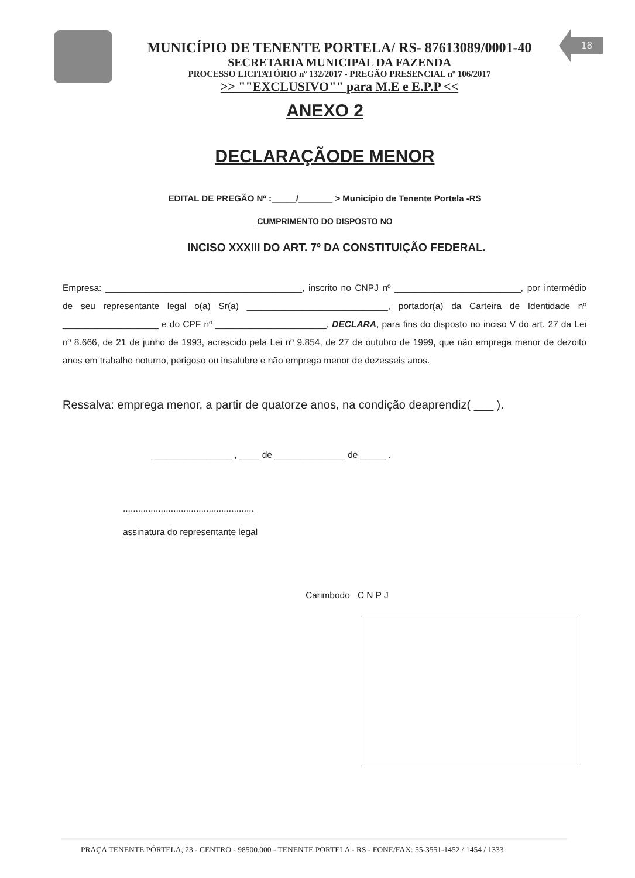18
MUNICÍPIO DE TENENTE PORTELA/ RS- 87613089/0001-40
SECRETARIA MUNICIPAL DA FAZENDA
PROCESSO LICITATÓRIO nº 132/2017 - PREGÃO PRESENCIAL nº 106/2017
>> ""EXCLUSIVO"" para M.E e E.P.P <<
ANEXO 2
DECLARAÇÃODE MENOR
EDITAL DE PREGÃO Nº :_____/_______ > Município de Tenente Portela -RS
CUMPRIMENTO DO DISPOSTO NO
INCISO XXXIII DO ART. 7º DA CONSTITUIÇÃO FEDERAL.
Empresa: _______________________________________, inscrito no CNPJ nº _________________________, por intermédio de seu representante legal o(a) Sr(a) ____________________________, portador(a) da Carteira de Identidade nº ___________________ e do CPF nº ______________________, DECLARA, para fins do disposto no inciso V do art. 27 da Lei nº 8.666, de 21 de junho de 1993, acrescido pela Lei nº 9.854, de 27 de outubro de 1999, que não emprega menor de dezoito anos em trabalho noturno, perigoso ou insalubre e não emprega menor de dezesseis anos.
Ressalva: emprega menor, a partir de quatorze anos, na condição deaprendiz( ___ ).
________________ , ____ de ______________ de _____ .
....................................................
assinatura do representante legal
Carimbodo C N P J
PRAÇA TENENTE PÓRTELA, 23 - CENTRO - 98500.000 - TENENTE PORTELA - RS - FONE/FAX: 55-3551-1452 / 1454 / 1333